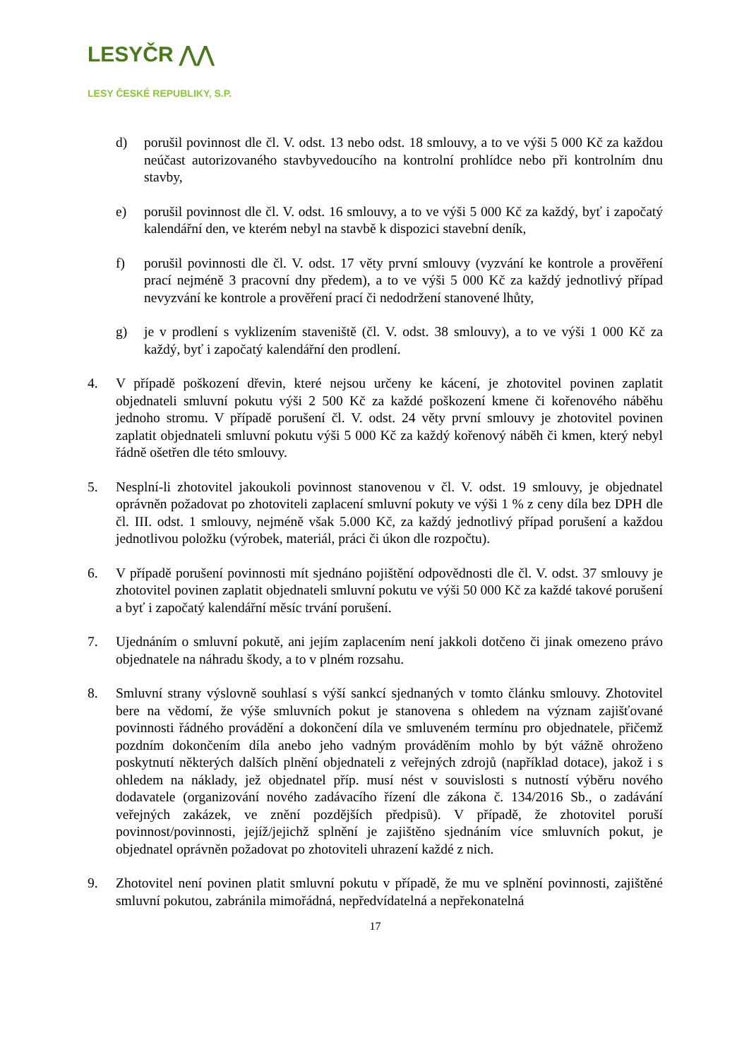LESYČR ⋀⋀
LESY ČESKÉ REPUBLIKY, S.P.
d) porušil povinnost dle čl. V. odst. 13 nebo odst. 18 smlouvy, a to ve výši 5 000 Kč za každou neúčast autorizovaného stavbyvedoucího na kontrolní prohlídce nebo při kontrolním dnu stavby,
e) porušil povinnost dle čl. V. odst. 16 smlouvy, a to ve výši 5 000 Kč za každý, byť i započatý kalendářní den, ve kterém nebyl na stavbě k dispozici stavební deník,
f) porušil povinnosti dle čl. V. odst. 17 věty první smlouvy (vyzvání ke kontrole a prověření prací nejméně 3 pracovní dny předem), a to ve výši 5 000 Kč za každý jednotlivý případ nevyzvání ke kontrole a prověření prací či nedodržení stanovené lhůty,
g) je v prodlení s vyklizením staveniště (čl. V. odst. 38 smlouvy), a to ve výši 1 000 Kč za každý, byť i započatý kalendářní den prodlení.
4. V případě poškození dřevin, které nejsou určeny ke kácení, je zhotovitel povinen zaplatit objednateli smluvní pokutu výši 2 500 Kč za každé poškození kmene či kořenového náběhu jednoho stromu. V případě porušení čl. V. odst. 24 věty první smlouvy je zhotovitel povinen zaplatit objednateli smluvní pokutu výši 5 000 Kč za každý kořenový náběh či kmen, který nebyl řádně ošetřen dle této smlouvy.
5. Nesplní-li zhotovitel jakoukoli povinnost stanovenou v čl. V. odst. 19 smlouvy, je objednatel oprávněn požadovat po zhotoviteli zaplacení smluvní pokuty ve výši 1 % z ceny díla bez DPH dle čl. III. odst. 1 smlouvy, nejméně však 5.000 Kč, za každý jednotlivý případ porušení a každou jednotlivou položku (výrobek, materiál, práci či úkon dle rozpočtu).
6. V případě porušení povinnosti mít sjednáno pojištění odpovědnosti dle čl. V. odst. 37 smlouvy je zhotovitel povinen zaplatit objednateli smluvní pokutu ve výši 50 000 Kč za každé takové porušení a byť i započatý kalendářní měsíc trvání porušení.
7. Ujednáním o smluvní pokutě, ani jejím zaplacením není jakkoli dotčeno či jinak omezeno právo objednatele na náhradu škody, a to v plném rozsahu.
8. Smluvní strany výslovně souhlasí s výší sankcí sjednaných v tomto článku smlouvy. Zhotovitel bere na vědomí, že výše smluvních pokut je stanovena s ohledem na význam zajišťované povinnosti řádného provádění a dokončení díla ve smluveném termínu pro objednatele, přičemž pozdním dokončením díla anebo jeho vadným prováděním mohlo by být vážně ohroženo poskytnutí některých dalších plnění objednateli z veřejných zdrojů (například dotace), jakož i s ohledem na náklady, jež objednatel příp. musí nést v souvislosti s nutností výběru nového dodavatele (organizování nového zadávacího řízení dle zákona č. 134/2016 Sb., o zadávání veřejných zakázek, ve znění pozdějších předpisů). V případě, že zhotovitel poruší povinnost/povinnosti, jejíž/jejichž splnění je zajištěno sjednáním více smluvních pokut, je objednatel oprávněn požadovat po zhotoviteli uhrazení každé z nich.
9. Zhotovitel není povinen platit smluvní pokutu v případě, že mu ve splnění povinnosti, zajištěné smluvní pokutou, zabránila mimořádná, nepředvídatelná a nepřekonatelná
17